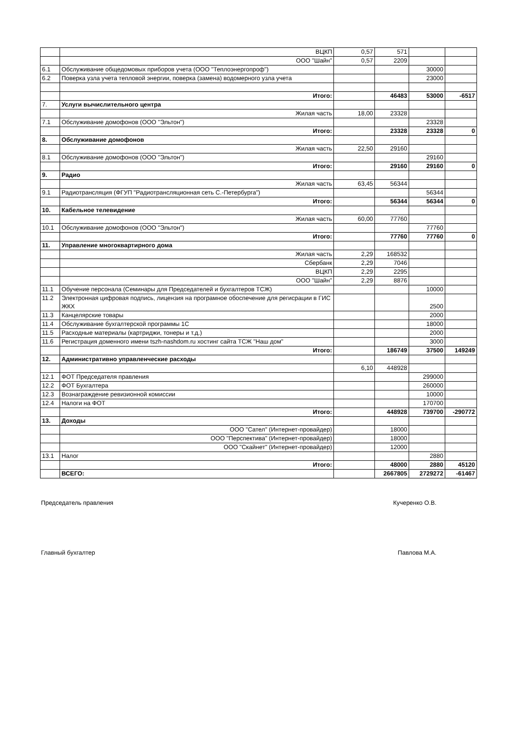| | ВЦКП | 0,57 | 571 | | |
| | ООО "Шайн" | 0,57 | 2209 | | |
| 6.1 | Обслуживание общедомовых приборов учета (ООО "Теплоэнергопроф") | | | 30000 | |
| 6.2 | Поверка узла учета тепловой энергии, поверка (замена) водомерного узла учета | | | 23000 | |
| | Итого: | | 46483 | 53000 | -6517 |
| 7. | Услуги вычислительного центра | | | | |
| | Жилая часть | 18,00 | 23328 | | |
| 7.1 | Обслуживание домофонов (ООО "Эльтон") | | | 23328 | |
| | Итого: | | 23328 | 23328 | 0 |
| 8. | Обслуживание домофонов | | | | |
| | Жилая часть | 22,50 | 29160 | | |
| 8.1 | Обслуживание домофонов (ООО "Эльтон") | | | 29160 | |
| | Итого: | | 29160 | 29160 | 0 |
| 9. | Радио | | | | |
| | Жилая часть | 63,45 | 56344 | | |
| 9.1 | Радиотрансляция (ФГУП "Радиотрансляционная сеть С.-Петербурга") | | | 56344 | |
| | Итого: | | 56344 | 56344 | 0 |
| 10. | Кабельное телевидение | | | | |
| | Жилая часть | 60,00 | 77760 | | |
| 10.1 | Обслуживание домофонов (ООО "Эльтон") | | | 77760 | |
| | Итого: | | 77760 | 77760 | 0 |
| 11. | Управление многоквартирного дома | | | | |
| | Жилая часть | 2,29 | 168532 | | |
| | Сбербанк | 2,29 | 7046 | | |
| | ВЦКП | 2,29 | 2295 | | |
| | ООО "Шайн" | 2,29 | 8876 | | |
| 11.1 | Обучение персонала (Семинары для Председателей и бухгалтеров ТСЖ) | | | 10000 | |
| 11.2 | Электронная цифровая подпись, лицензия на програмное обоспечение для регисрации в ГИС ЖКХ | | | 2500 | |
| 11.3 | Канцелярские товары | | | 2000 | |
| 11.4 | Обслуживание бухгалтерской программы 1С | | | 18000 | |
| 11.5 | Расходные материалы (картриджи, тонеры и т.д.) | | | 2000 | |
| 11.6 | Регистрация доменного имени tszh-nashdom.ru хостинг сайта ТСЖ "Наш дом" | | | 3000 | |
| | Итого: | | 186749 | 37500 | 149249 |
| 12. | Административно управленческие расходы | | | | |
| | | 6,10 | 448928 | | |
| 12.1 | ФОТ Председателя правления | | | 299000 | |
| 12.2 | ФОТ Бухгалтера | | | 260000 | |
| 12.3 | Вознаграждение ревизионной комиссии | | | 10000 | |
| 12.4 | Налоги на ФОТ | | | 170700 | |
| | Итого: | | 448928 | 739700 | -290772 |
| 13. | Доходы | | | | |
| | ООО "Сател" (Интернет-провайдер) | | 18000 | | |
| | ООО "Перспектива" (Интернет-провайдер) | | 18000 | | |
| | ООО "Скайнет" (Интернет-провайдер) | | 12000 | | |
| 13.1 | Налог | | | 2880 | |
| | Итого: | | 48000 | 2880 | 45120 |
| | ВСЕГО: | | 2667805 | 2729272 | -61467 |
Председатель правления Кучеренко О.В.
Главный бухгалтер Павлова М.А.